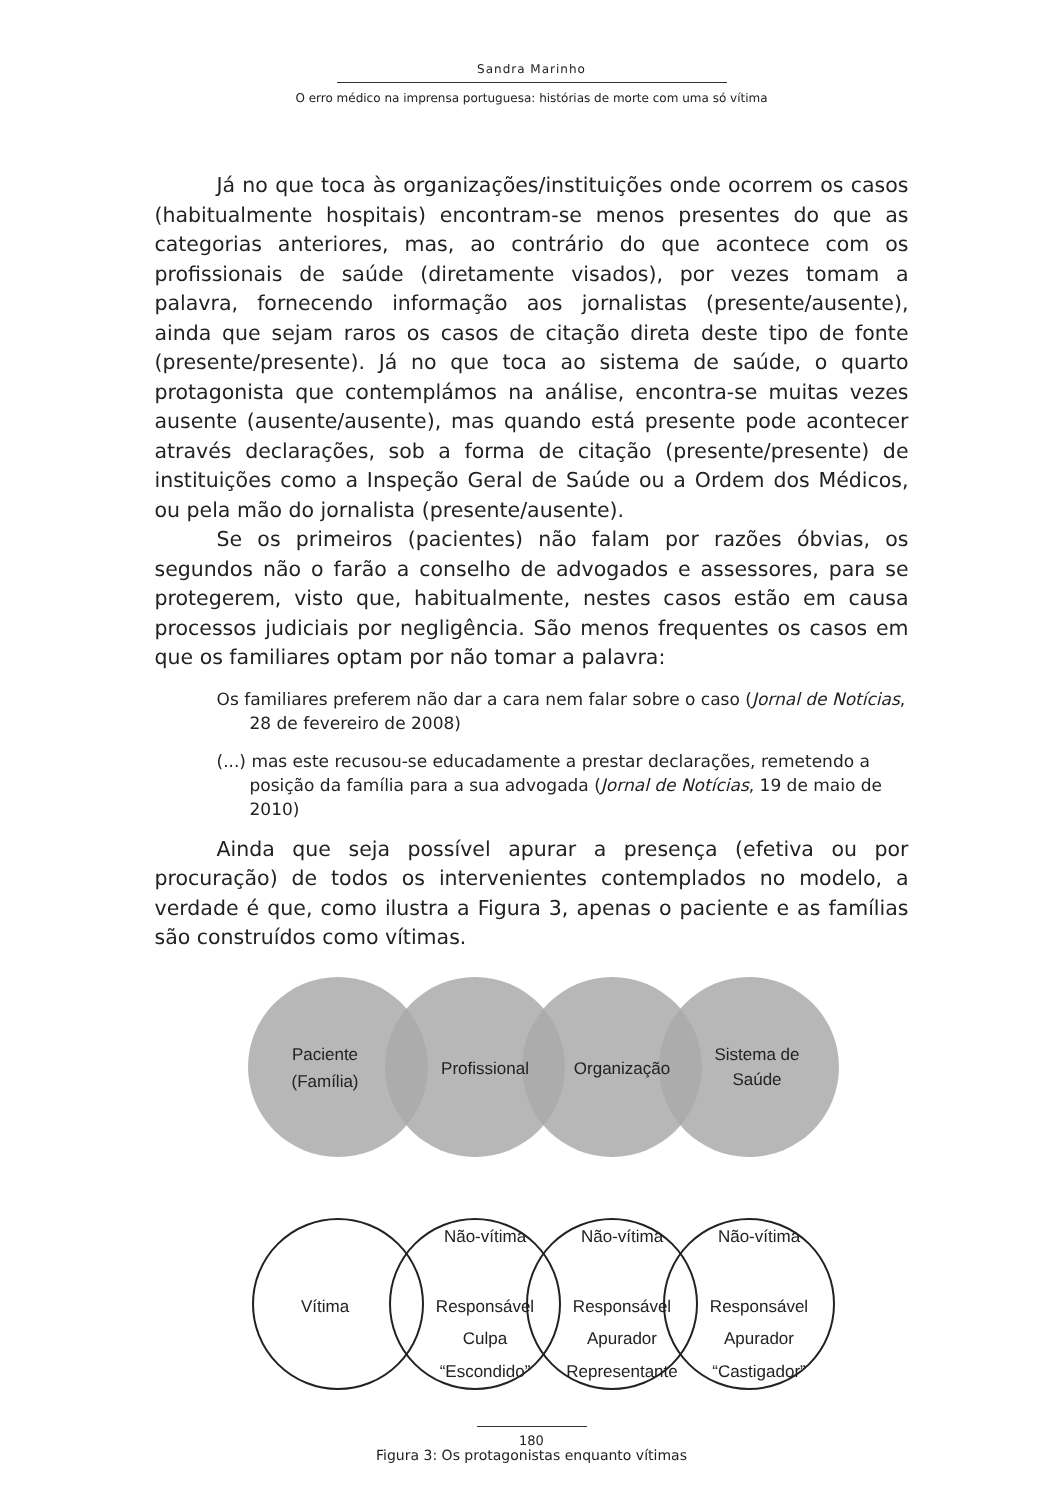Sandra Marinho
O erro médico na imprensa portuguesa: histórias de morte com uma só vítima
Já no que toca às organizações/instituições onde ocorrem os casos (habitualmente hospitais) encontram-se menos presentes do que as categorias anteriores, mas, ao contrário do que acontece com os profissionais de saúde (diretamente visados), por vezes tomam a palavra, fornecendo informação aos jornalistas (presente/ausente), ainda que sejam raros os casos de citação direta deste tipo de fonte (presente/presente). Já no que toca ao sistema de saúde, o quarto protagonista que contemplámos na análise, encontra-se muitas vezes ausente (ausente/ausente), mas quando está presente pode acontecer através declarações, sob a forma de citação (presente/presente) de instituições como a Inspeção Geral de Saúde ou a Ordem dos Médicos, ou pela mão do jornalista (presente/ausente).
Se os primeiros (pacientes) não falam por razões óbvias, os segundos não o farão a conselho de advogados e assessores, para se protegerem, visto que, habitualmente, nestes casos estão em causa processos judiciais por negligência. São menos frequentes os casos em que os familiares optam por não tomar a palavra:
Os familiares preferem não dar a cara nem falar sobre o caso (Jornal de Notícias, 28 de fevereiro de 2008)
(...) mas este recusou-se educadamente a prestar declarações, remetendo a posição da família para a sua advogada (Jornal de Notícias, 19 de maio de 2010)
Ainda que seja possível apurar a presença (efetiva ou por procuração) de todos os intervenientes contemplados no modelo, a verdade é que, como ilustra a Figura 3, apenas o paciente e as famílias são construídos como vítimas.
Paciente
(Família)
Profissional
Organização
Sistema de
Saúde
Vítima
Não-vítima
Responsável
Culpa
“Escondido”
Não-vítima
Responsável
Apurador
Representante
Não-vítima
Responsável
Apurador
“Castigador”
Figura 3: Os protagonistas enquanto vítimas
180